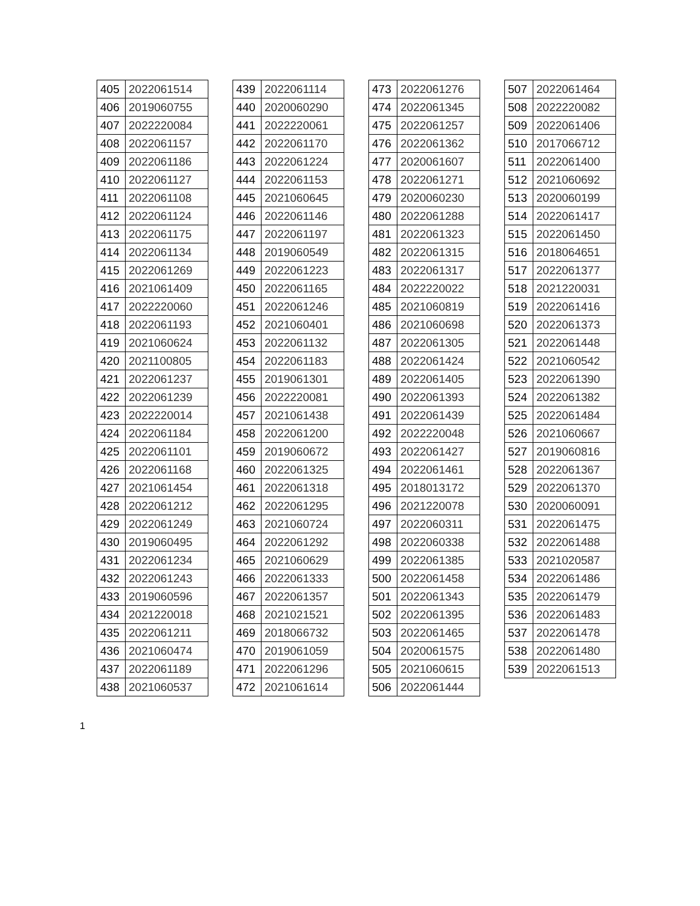| 405 | 2022061514 |
| 406 | 2019060755 |
| 407 | 2022220084 |
| 408 | 2022061157 |
| 409 | 2022061186 |
| 410 | 2022061127 |
| 411 | 2022061108 |
| 412 | 2022061124 |
| 413 | 2022061175 |
| 414 | 2022061134 |
| 415 | 2022061269 |
| 416 | 2021061409 |
| 417 | 2022220060 |
| 418 | 2022061193 |
| 419 | 2021060624 |
| 420 | 2021100805 |
| 421 | 2022061237 |
| 422 | 2022061239 |
| 423 | 2022220014 |
| 424 | 2022061184 |
| 425 | 2022061101 |
| 426 | 2022061168 |
| 427 | 2021061454 |
| 428 | 2022061212 |
| 429 | 2022061249 |
| 430 | 2019060495 |
| 431 | 2022061234 |
| 432 | 2022061243 |
| 433 | 2019060596 |
| 434 | 2021220018 |
| 435 | 2022061211 |
| 436 | 2021060474 |
| 437 | 2022061189 |
| 438 | 2021060537 |
| 439 | 2022061114 |
| 440 | 2020060290 |
| 441 | 2022220061 |
| 442 | 2022061170 |
| 443 | 2022061224 |
| 444 | 2022061153 |
| 445 | 2021060645 |
| 446 | 2022061146 |
| 447 | 2022061197 |
| 448 | 2019060549 |
| 449 | 2022061223 |
| 450 | 2022061165 |
| 451 | 2022061246 |
| 452 | 2021060401 |
| 453 | 2022061132 |
| 454 | 2022061183 |
| 455 | 2019061301 |
| 456 | 2022220081 |
| 457 | 2021061438 |
| 458 | 2022061200 |
| 459 | 2019060672 |
| 460 | 2022061325 |
| 461 | 2022061318 |
| 462 | 2022061295 |
| 463 | 2021060724 |
| 464 | 2022061292 |
| 465 | 2021060629 |
| 466 | 2022061333 |
| 467 | 2022061357 |
| 468 | 2021021521 |
| 469 | 2018066732 |
| 470 | 2019061059 |
| 471 | 2022061296 |
| 472 | 2021061614 |
| 473 | 2022061276 |
| 474 | 2022061345 |
| 475 | 2022061257 |
| 476 | 2022061362 |
| 477 | 2020061607 |
| 478 | 2022061271 |
| 479 | 2020060230 |
| 480 | 2022061288 |
| 481 | 2022061323 |
| 482 | 2022061315 |
| 483 | 2022061317 |
| 484 | 2022220022 |
| 485 | 2021060819 |
| 486 | 2021060698 |
| 487 | 2022061305 |
| 488 | 2022061424 |
| 489 | 2022061405 |
| 490 | 2022061393 |
| 491 | 2022061439 |
| 492 | 2022220048 |
| 493 | 2022061427 |
| 494 | 2022061461 |
| 495 | 2018013172 |
| 496 | 2021220078 |
| 497 | 2022060311 |
| 498 | 2022060338 |
| 499 | 2022061385 |
| 500 | 2022061458 |
| 501 | 2022061343 |
| 502 | 2022061395 |
| 503 | 2022061465 |
| 504 | 2020061575 |
| 505 | 2021060615 |
| 506 | 2022061444 |
| 507 | 2022061464 |
| 508 | 2022220082 |
| 509 | 2022061406 |
| 510 | 2017066712 |
| 511 | 2022061400 |
| 512 | 2021060692 |
| 513 | 2020060199 |
| 514 | 2022061417 |
| 515 | 2022061450 |
| 516 | 2018064651 |
| 517 | 2022061377 |
| 518 | 2021220031 |
| 519 | 2022061416 |
| 520 | 2022061373 |
| 521 | 2022061448 |
| 522 | 2021060542 |
| 523 | 2022061390 |
| 524 | 2022061382 |
| 525 | 2022061484 |
| 526 | 2021060667 |
| 527 | 2019060816 |
| 528 | 2022061367 |
| 529 | 2022061370 |
| 530 | 2020060091 |
| 531 | 2022061475 |
| 532 | 2022061488 |
| 533 | 2021020587 |
| 534 | 2022061486 |
| 535 | 2022061479 |
| 536 | 2022061483 |
| 537 | 2022061478 |
| 538 | 2022061480 |
| 539 | 2022061513 |
1